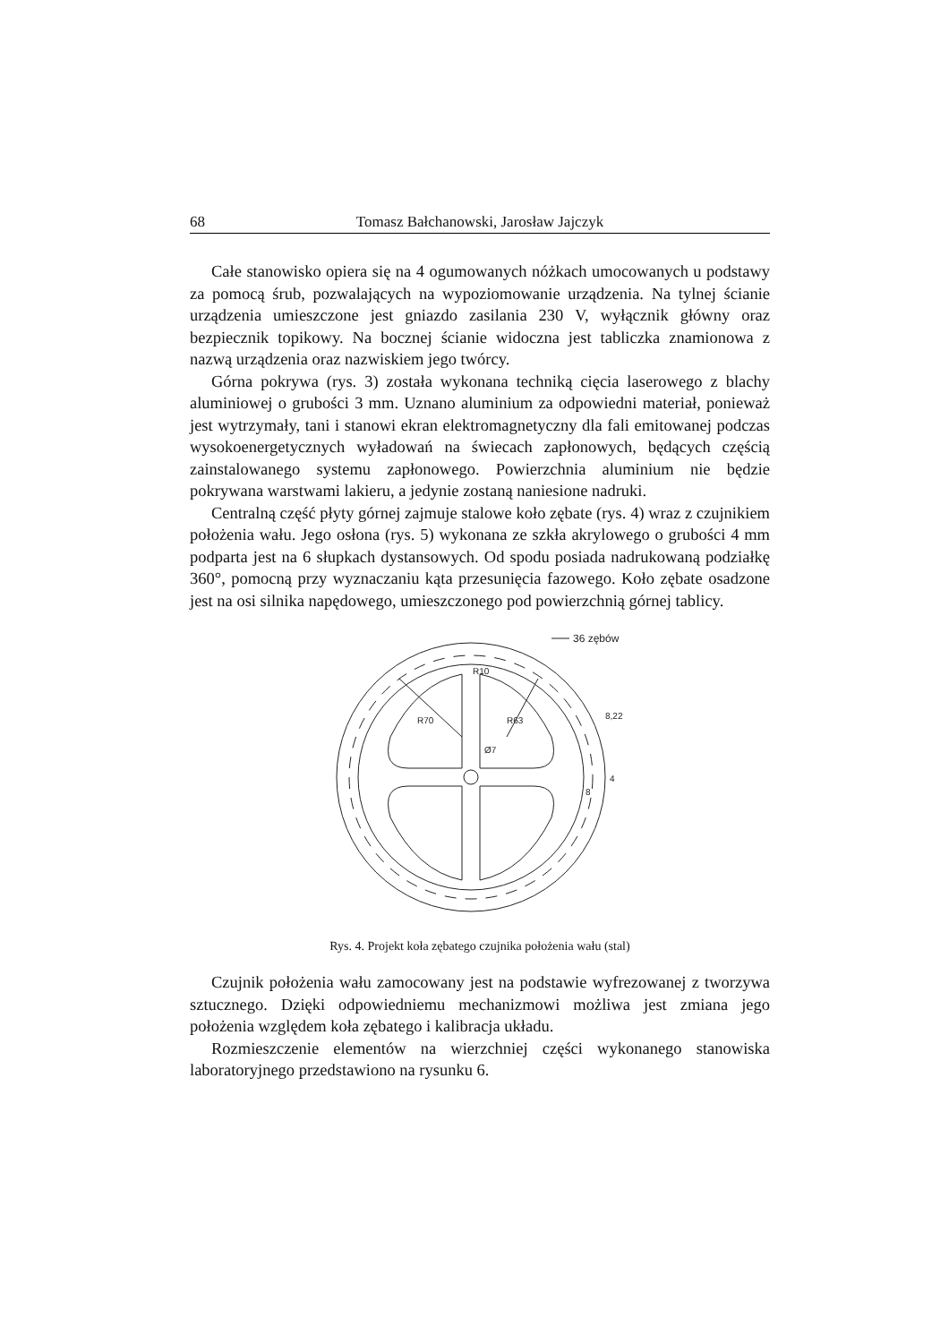68 Tomasz Bałchanowski, Jarosław Jajczyk
Całe stanowisko opiera się na 4 ogumowanych nóżkach umocowanych u podstawy za pomocą śrub, pozwalających na wypoziomowanie urządzenia. Na tylnej ścianie urządzenia umieszczone jest gniazdo zasilania 230 V, wyłącznik główny oraz bezpiecznik topikowy. Na bocznej ścianie widoczna jest tabliczka znamionowa z nazwą urządzenia oraz nazwiskiem jego twórcy.
Górna pokrywa (rys. 3) została wykonana techniką cięcia laserowego z blachy aluminiowej o grubości 3 mm. Uznano aluminium za odpowiedni materiał, ponieważ jest wytrzymały, tani i stanowi ekran elektromagnetyczny dla fali emitowanej podczas wysokoenergetycznych wyładowań na świecach zapłonowych, będących częścią zainstalowanego systemu zapłonowego. Powierzchnia aluminium nie będzie pokrywana warstwami lakieru, a jedynie zostaną naniesione nadruki.
Centralną część płyty górnej zajmuje stalowe koło zębate (rys. 4) wraz z czujnikiem położenia wału. Jego osłona (rys. 5) wykonana ze szkła akrylowego o grubości 4 mm podparta jest na 6 słupkach dystansowych. Od spodu posiada nadrukowaną podziałkę 360°, pomocną przy wyznaczaniu kąta przesunięcia fazowego. Koło zębate osadzone jest na osi silnika napędowego, umieszczonego pod powierzchnią górnej tablicy.
36 zębów
R10
R70
R63
Ø7
8,22
4
8
Rys. 4. Projekt koła zębatego czujnika położenia wału (stal)
Czujnik położenia wału zamocowany jest na podstawie wyfrezowanej z tworzywa sztucznego. Dzięki odpowiedniemu mechanizmowi możliwa jest zmiana jego położenia względem koła zębatego i kalibracja układu.
Rozmieszczenie elementów na wierzchniej części wykonanego stanowiska laboratoryjnego przedstawiono na rysunku 6.